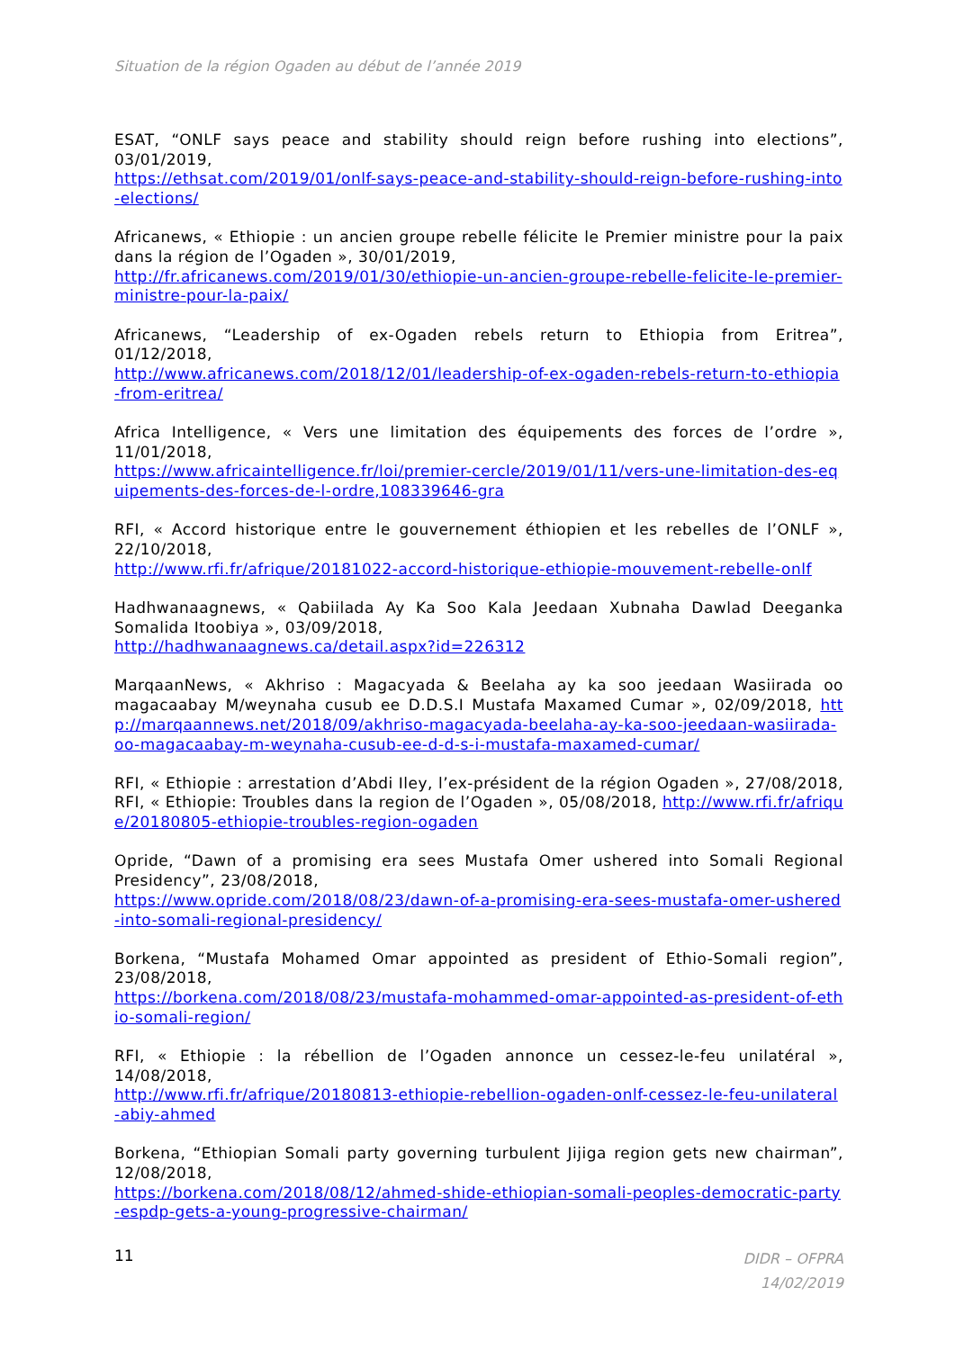Situation de la région Ogaden au début de l’année 2019
ESAT, “ONLF says peace and stability should reign before rushing into elections”, 03/01/2019,
https://ethsat.com/2019/01/onlf-says-peace-and-stability-should-reign-before-rushing-into-elections/
Africanews, « Ethiopie : un ancien groupe rebelle félicite le Premier ministre pour la paix dans la région de l’Ogaden », 30/01/2019,
http://fr.africanews.com/2019/01/30/ethiopie-un-ancien-groupe-rebelle-felicite-le-premier-ministre-pour-la-paix/
Africanews, “Leadership of ex-Ogaden rebels return to Ethiopia from Eritrea”, 01/12/2018,
http://www.africanews.com/2018/12/01/leadership-of-ex-ogaden-rebels-return-to-ethiopia-from-eritrea/
Africa Intelligence, « Vers une limitation des équipements des forces de l’ordre », 11/01/2018,
https://www.africaintelligence.fr/loi/premier-cercle/2019/01/11/vers-une-limitation-des-equipements-des-forces-de-l-ordre,108339646-gra
RFI, « Accord historique entre le gouvernement éthiopien et les rebelles de l’ONLF », 22/10/2018,
http://www.rfi.fr/afrique/20181022-accord-historique-ethiopie-mouvement-rebelle-onlf
Hadhwanaagnews, « Qabiilada Ay Ka Soo Kala Jeedaan Xubnaha Dawlad Deeganka Somalida Itoobiya », 03/09/2018,
http://hadhwanaagnews.ca/detail.aspx?id=226312
MarqaanNews, « Akhriso : Magacyada & Beelaha ay ka soo jeedaan Wasiirada oo magacaabay M/weynaha cusub ee D.D.S.I Mustafa Maxamed Cumar », 02/09/2018, http://marqaannews.net/2018/09/akhriso-magacyada-beelaha-ay-ka-soo-jeedaan-wasiirada-oo-magacaabay-m-weynaha-cusub-ee-d-d-s-i-mustafa-maxamed-cumar/
RFI, « Ethiopie : arrestation d’Abdi Iley, l’ex-président de la région Ogaden », 27/08/2018, RFI, « Ethiopie: Troubles dans la region de l’Ogaden », 05/08/2018, http://www.rfi.fr/afrique/20180805-ethiopie-troubles-region-ogaden
Opride, “Dawn of a promising era sees Mustafa Omer ushered into Somali Regional Presidency”, 23/08/2018,
https://www.opride.com/2018/08/23/dawn-of-a-promising-era-sees-mustafa-omer-ushered-into-somali-regional-presidency/
Borkena, “Mustafa Mohamed Omar appointed as president of Ethio-Somali region”, 23/08/2018,
https://borkena.com/2018/08/23/mustafa-mohammed-omar-appointed-as-president-of-ethio-somali-region/
RFI, « Ethiopie : la rébellion de l’Ogaden annonce un cessez-le-feu unilatéral », 14/08/2018,
http://www.rfi.fr/afrique/20180813-ethiopie-rebellion-ogaden-onlf-cessez-le-feu-unilateral-abiy-ahmed
Borkena, “Ethiopian Somali party governing turbulent Jijiga region gets new chairman”, 12/08/2018,
https://borkena.com/2018/08/12/ahmed-shide-ethiopian-somali-peoples-democratic-party-espdp-gets-a-young-progressive-chairman/
11
DIDR – OFPRA
14/02/2019